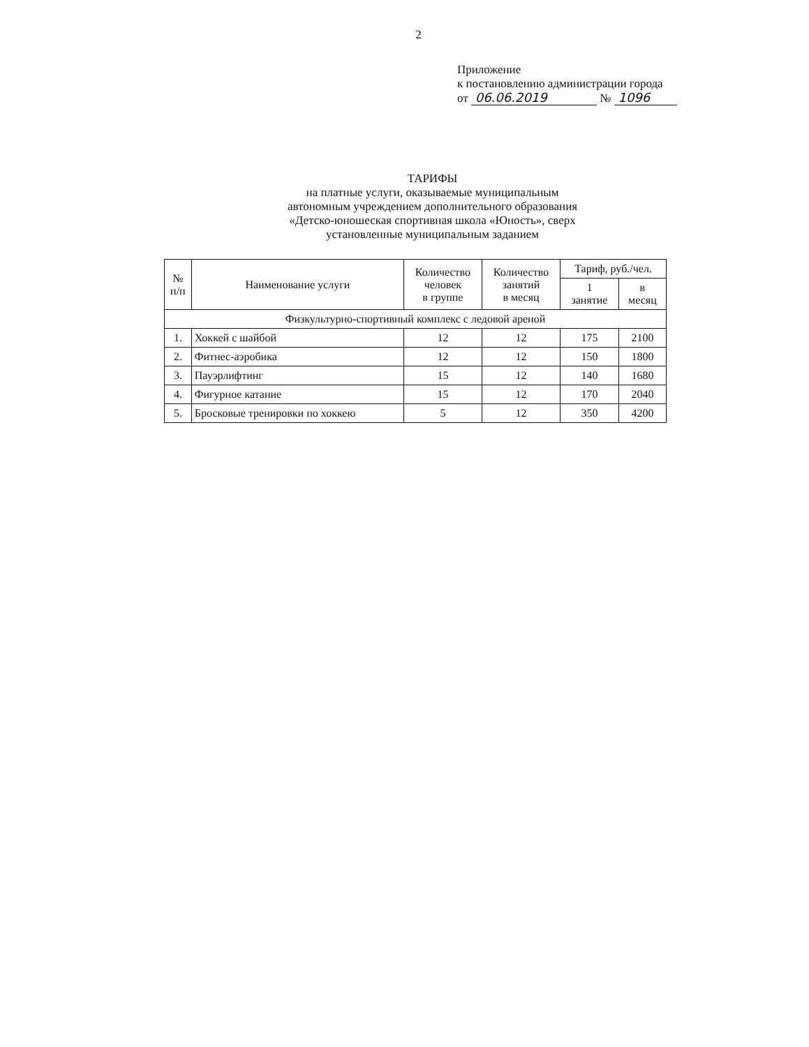2
Приложение
к постановлению администрации города
от 06.06.2019 № 1096
ТАРИФЫ
на платные услуги, оказываемые муниципальным
автономным учреждением дополнительного образования
«Детско-юношеская спортивная школа «Юность», сверх
установленные муниципальным заданием
| № п/п | Наименование услуги | Количество человек в группе | Количество занятий в месяц | Тариф, руб./чел. | |
| --- | --- | --- | --- | --- | --- |
| | | | | 1 занятие | в месяц |
| Физкультурно-спортивный комплекс с ледовой ареной | | | | | |
| 1. | Хоккей с шайбой | 12 | 12 | 175 | 2100 |
| 2. | Фитнес-аэробика | 12 | 12 | 150 | 1800 |
| 3. | Пауэрлифтинг | 15 | 12 | 140 | 1680 |
| 4. | Фигурное катание | 15 | 12 | 170 | 2040 |
| 5. | Бросковые тренировки по хоккею | 5 | 12 | 350 | 4200 |